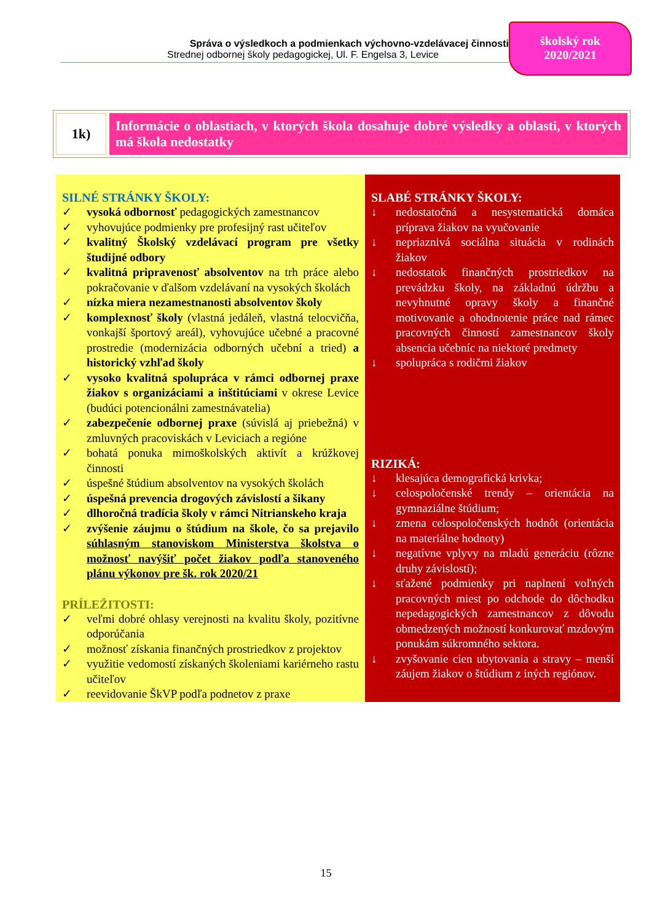Správa o výsledkoch a podmienkach výchovno-vzdelávacej činnosti
Strednej odbornej školy pedagogickej, Ul. F. Engelsa 3, Levice
školský rok
2020/2021
1k)
Informácie o oblastiach, v ktorých škola dosahuje dobré výsledky a oblasti, v ktorých má škola nedostatky
| SILNÉ STRÁNKY ŠKOLY: ✓ vysoká odbornosť pedagogických zamestnancov ✓ vyhovujúce podmienky pre profesijný rast učiteľov ✓ kvalitný Školský vzdelávací program pre všetky študijné odbory ✓ kvalitná pripravenosť absolventov na trh práce alebo pokračovanie v ďalšom vzdelávaní na vysokých školách ✓ nízka miera nezamestnanosti absolventov školy ✓ komplexnosť školy (vlastná jedáleň, vlastná telocvičňa, vonkajší športový areál), vyhovujúce učebné a pracovné prostredie (modernizácia odborných učební a tried) a historický vzhľad školy ✓ vysoko kvalitná spolupráca v rámci odbornej praxe žiakov s organizáciami a inštitúciami v okrese Levice (budúci potencionálni zamestnávatelia) ✓ zabezpečenie odbornej praxe (súvislá aj priebežná) v zmluvných pracoviskách v Leviciach a regióne ✓ bohatá ponuka mimoškolských aktivít a krúžkovej činnosti ✓ úspešné štúdium absolventov na vysokých školách ✓ úspešná prevencia drogových závislostí a šikany ✓ dlhoročná tradícia školy v rámci Nitrianskeho kraja ✓ zvýšenie záujmu o štúdium na škole, čo sa prejavilo súhlasným stanoviskom Ministerstva školstva o možnosť navýšiť počet žiakov podľa stanoveného plánu výkonov pre šk. rok 2020/21 PRÍLEŽITOSTI: ✓ veľmi dobré ohlasy verejnosti na kvalitu školy, pozitívne odporúčania ✓ možnosť získania finančných prostriedkov z projektov ✓ využitie vedomostí získaných školeniami kariérneho rastu učiteľov ✓ reevidovanie ŠkVP podľa podnetov z praxe | SLABÉ STRÁNKY ŠKOLY: ↓ nedostatočná a nesystematická domáca príprava žiakov na vyučovanie ↓ nepriaznivá sociálna situácia v rodinách žiakov ↓ nedostatok finančných prostriedkov na prevádzku školy, na základnú údržbu a nevyhnutné opravy školy a finančné motivovanie a ohodnotenie práce nad rámec pracovných činností zamestnancov školy absencia učebníc na niektoré predmety ↓ spolupráca s rodičmi žiakov RIZIKÁ: ↓ klesajúca demografická krivka; ↓ celospoločenské trendy – orientácia na gymnaziálne štúdium; ↓ zmena celospoločenských hodnôt (orientácia na materiálne hodnoty) ↓ negatívne vplyvy na mladú generáciu (rôzne druhy závislostí); ↓ sťažené podmienky pri naplnení voľných pracovných miest po odchode do dôchodku nepedagogických zamestnancov z dôvodu obmedzených možností konkurovať mzdovým ponukám súkromného sektora. ↓ zvyšovanie cien ubytovania a stravy – menší záujem žiakov o štúdium z iných regiónov. |
15